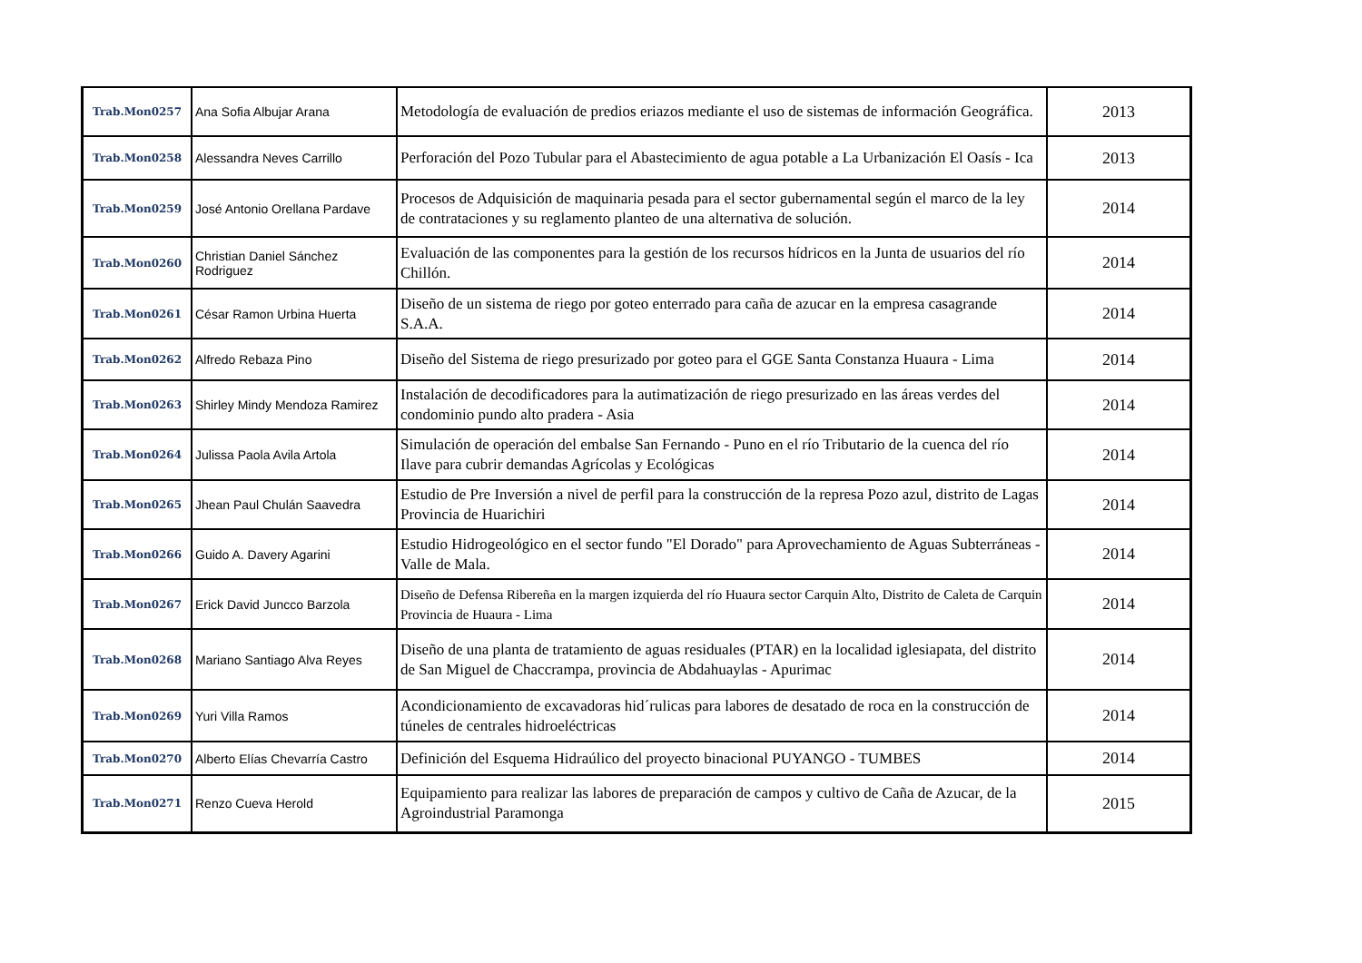| Trab.Mon0257 | Ana Sofia Albujar Arana | Metodología de evaluación de predios eriazos mediante el uso de sistemas de información Geográfica. | 2013 |
| Trab.Mon0258 | Alessandra Neves Carrillo | Perforación del Pozo Tubular para el Abastecimiento de agua potable a La Urbanización El Oasís - Ica | 2013 |
| Trab.Mon0259 | José Antonio Orellana Pardave | Procesos de Adquisición de maquinaria pesada para el sector gubernamental según el marco de la ley de contrataciones y su reglamento planteo de una alternativa de solución. | 2014 |
| Trab.Mon0260 | Christian Daniel Sánchez Rodriguez | Evaluación de las componentes para la gestión de los recursos hídricos en la Junta de usuarios del río Chillón. | 2014 |
| Trab.Mon0261 | César Ramon Urbina Huerta | Diseño de un sistema de riego por goteo enterrado para caña de azucar en la empresa casagrande S.A.A. | 2014 |
| Trab.Mon0262 | Alfredo Rebaza Pino | Diseño del Sistema de riego presurizado por goteo para el GGE Santa Constanza Huaura - Lima | 2014 |
| Trab.Mon0263 | Shirley Mindy Mendoza Ramirez | Instalación de decodificadores para la autimatización de riego presurizado en las áreas verdes del condominio pundo alto pradera - Asia | 2014 |
| Trab.Mon0264 | Julissa Paola Avila Artola | Simulación de operación del embalse San Fernando - Puno en el río Tributario de la cuenca del río Ilave para cubrir demandas Agrícolas y Ecológicas | 2014 |
| Trab.Mon0265 | Jhean Paul Chulán Saavedra | Estudio de Pre Inversión a nivel de perfil para la construcción de la represa Pozo azul, distrito de Lagas Provincia de Huarichiri | 2014 |
| Trab.Mon0266 | Guido A. Davery Agarini | Estudio Hidrogeológico en el sector fundo "El Dorado" para Aprovechamiento de Aguas Subterráneas - Valle de Mala. | 2014 |
| Trab.Mon0267 | Erick David Juncco Barzola | Diseño de Defensa Ribereña en la margen izquierda del río Huaura sector Carquin Alto, Distrito de Caleta de Carquin Provincia de Huaura - Lima | 2014 |
| Trab.Mon0268 | Mariano Santiago Alva Reyes | Diseño de una planta de tratamiento de aguas residuales (PTAR) en la localidad iglesiapata, del distrito de San Miguel de Chaccrampa, provincia de Abdahuaylas - Apurimac | 2014 |
| Trab.Mon0269 | Yuri Villa Ramos | Acondicionamiento de excavadoras hid´rulicas para labores de desatado de roca en la construcción de túneles de centrales hidroeléctricas | 2014 |
| Trab.Mon0270 | Alberto Elías Chevarría Castro | Definición del Esquema Hidraúlico del proyecto binacional PUYANGO - TUMBES | 2014 |
| Trab.Mon0271 | Renzo Cueva Herold | Equipamiento para realizar las labores de preparación de campos y cultivo de Caña de Azucar, de la Agroindustrial Paramonga | 2015 |